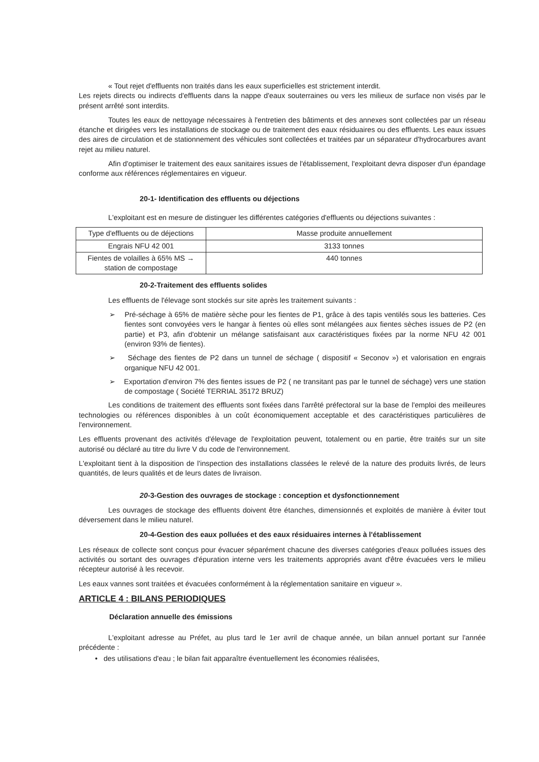« Tout rejet d'effluents non traités dans les eaux superficielles est strictement interdit.
Les rejets directs ou indirects d'effluents dans la nappe d'eaux souterraines ou vers les milieux de surface non visés par le présent arrêté sont interdits.
Toutes les eaux de nettoyage nécessaires à l'entretien des bâtiments et des annexes sont collectées par un réseau étanche et dirigées vers les installations de stockage ou de traitement des eaux résiduaires ou des effluents. Les eaux issues des aires de circulation et de stationnement des véhicules sont collectées et traitées par un séparateur d'hydrocarbures avant rejet au milieu naturel.
Afin d'optimiser le traitement des eaux sanitaires issues de l'établissement, l'exploitant devra disposer d'un épandage conforme aux références réglementaires en vigueur.
20-1- Identification des effluents ou déjections
L'exploitant est en mesure de distinguer les différentes catégories d'effluents ou déjections suivantes :
| Type d'effluents ou de déjections | Masse produite annuellement |
| Engrais NFU 42 001 | 3133 tonnes |
| Fientes de volailles à 65% MS → station de compostage | 440 tonnes |
20-2-Traitement des effluents solides
Les effluents de l'élevage sont stockés sur site après les traitement suivants :
➢ Pré-séchage à 65% de matière sèche pour les fientes de P1, grâce à des tapis ventilés sous les batteries. Ces fientes sont convoyées vers le hangar à fientes où elles sont mélangées aux fientes sèches issues de P2 (en partie) et P3, afin d'obtenir un mélange satisfaisant aux caractéristiques fixées par la norme NFU 42 001 (environ 93% de fientes).
➢ Séchage des fientes de P2 dans un tunnel de séchage ( dispositif « Seconov ») et valorisation en engrais organique NFU 42 001.
➢ Exportation d'environ 7% des fientes issues de P2 ( ne transitant pas par le tunnel de séchage) vers une station de compostage ( Société TERRIAL 35172 BRUZ)
Les conditions de traitement des effluents sont fixées dans l'arrêté préfectoral sur la base de l'emploi des meilleures technologies ou références disponibles à un coût économiquement acceptable et des caractéristiques particulières de l'environnement.
Les effluents provenant des activités d'élevage de l'exploitation peuvent, totalement ou en partie, être traités sur un site autorisé ou déclaré au titre du livre V du code de l'environnement.
L'exploitant tient à la disposition de l'inspection des installations classées le relevé de la nature des produits livrés, de leurs quantités, de leurs qualités et de leurs dates de livraison.
20-3-Gestion des ouvrages de stockage : conception et dysfonctionnement
Les ouvrages de stockage des effluents doivent être étanches, dimensionnés et exploités de manière à éviter tout déversement dans le milieu naturel.
20-4-Gestion des eaux polluées et des eaux résiduaires internes à l'établissement
Les réseaux de collecte sont conçus pour évacuer séparément chacune des diverses catégories d'eaux polluées issues des activités ou sortant des ouvrages d'épuration interne vers les traitements appropriés avant d'être évacuées vers le milieu récepteur autorisé à les recevoir.
Les eaux vannes sont traitées et évacuées conformément à la réglementation sanitaire en vigueur ».
ARTICLE 4 : BILANS PERIODIQUES
Déclaration annuelle des émissions
L'exploitant adresse au Préfet, au plus tard le 1er avril de chaque année, un bilan annuel portant sur l'année précédente :
• des utilisations d'eau ; le bilan fait apparaître éventuellement les économies réalisées,